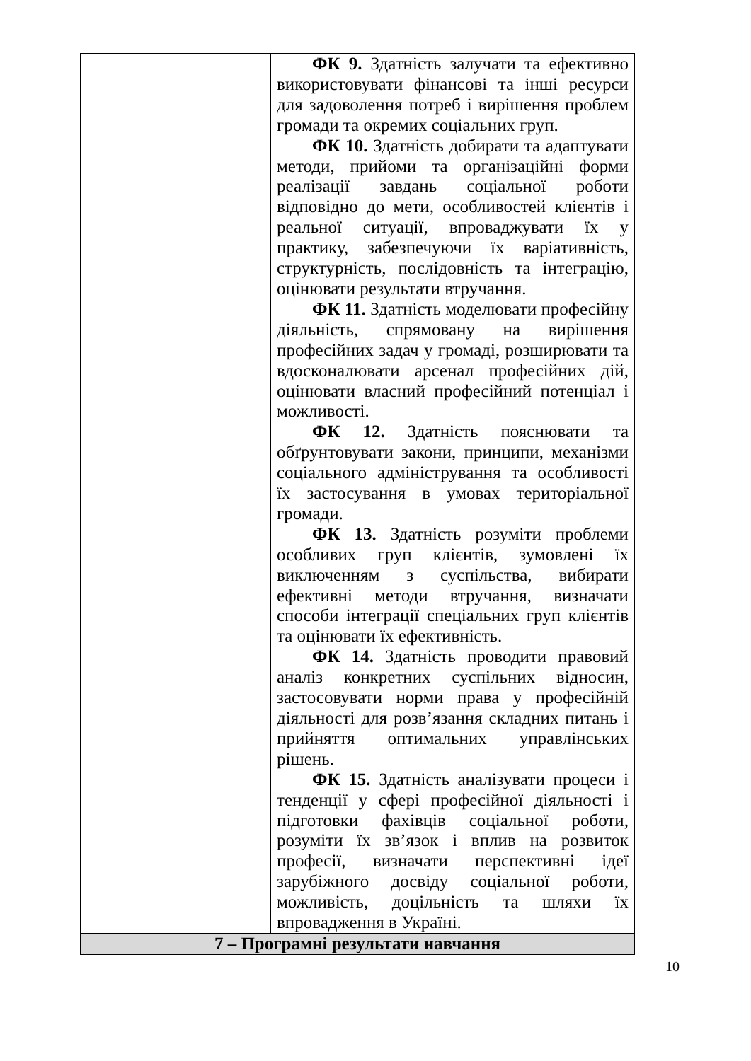| | ФК 9. Здатність залучати та ефективно використовувати фінансові та інші ресурси для задоволення потреб і вирішення проблем громади та окремих соціальних груп. ФК 10. Здатність добирати та адаптувати методи, прийоми та організаційні форми реалізації завдань соціальної роботи відповідно до мети, особливостей клієнтів і реальної ситуації, впроваджувати їх у практику, забезпечуючи їх варіативність, структурність, послідовність та інтеграцію, оцінювати результати втручання. ФК 11. Здатність моделювати професійну діяльність, спрямовану на вирішення професійних задач у громаді, розширювати та вдосконалювати арсенал професійних дій, оцінювати власний професійний потенціал і можливості. ФК 12. Здатність пояснювати та обґрунтовувати закони, принципи, механізми соціального адміністрування та особливості їх застосування в умовах територіальної громади. ФК 13. Здатність розуміти проблеми особливих груп клієнтів, зумовлені їх виключенням з суспільства, вибирати ефективні методи втручання, визначати способи інтеграції спеціальних груп клієнтів та оцінювати їх ефективність. ФК 14. Здатність проводити правовий аналіз конкретних суспільних відносин, застосовувати норми права у професійній діяльності для розв’язання складних питань і прийняття оптимальних управлінських рішень. ФК 15. Здатність аналізувати процеси і тенденції у сфері професійної діяльності і підготовки фахівців соціальної роботи, розуміти їх зв’язок і вплив на розвиток професії, визначати перспективні ідеї зарубіжного досвіду соціальної роботи, можливість, доцільність та шляхи їх впровадження в Україні. |
| 7 – Програмні результати навчання | |
10